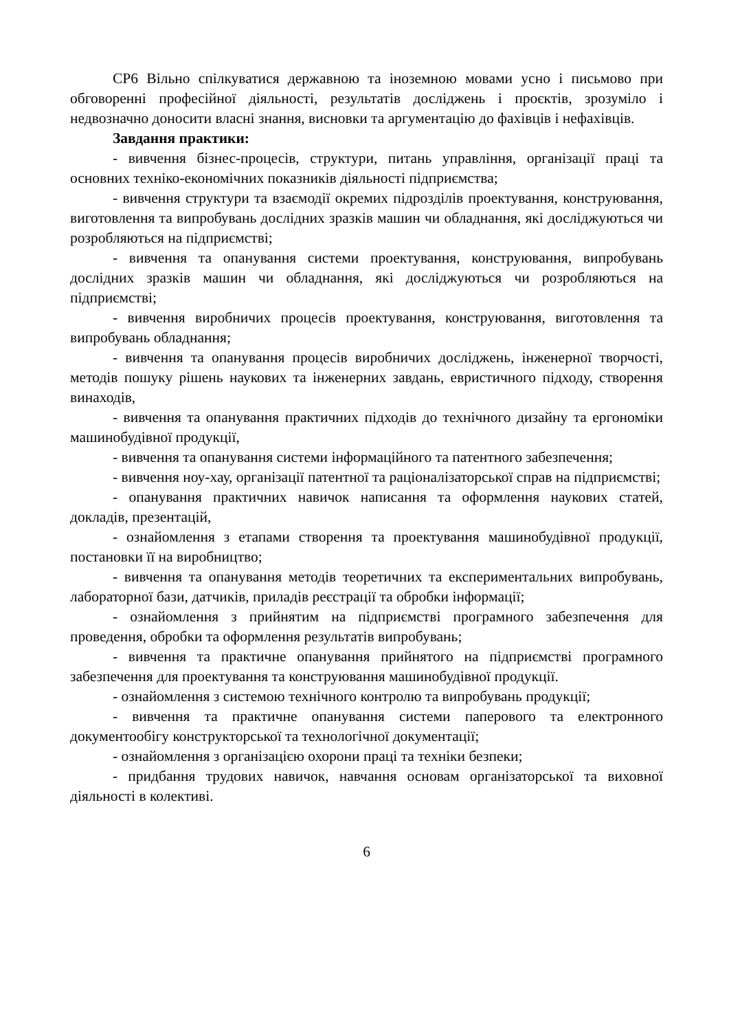СР6 Вільно спілкуватися державною та іноземною мовами усно і письмово при обговоренні професійної діяльності, результатів досліджень і проєктів, зрозуміло і недвозначно доносити власні знання, висновки та аргументацію до фахівців і нефахівців.
Завдання практики:
- вивчення бізнес-процесів, структури, питань управління, організації праці та основних техніко-економічних показників діяльності підприємства;
- вивчення структури та взаємодії окремих підрозділів проектування, конструювання, виготовлення та випробувань дослідних зразків машин чи обладнання, які досліджуються чи розробляються на підприємстві;
- вивчення та опанування системи проектування, конструювання, випробувань дослідних зразків машин чи обладнання, які досліджуються чи розробляються на підприємстві;
- вивчення виробничих процесів проектування, конструювання, виготовлення та випробувань обладнання;
- вивчення та опанування процесів виробничих досліджень, інженерної творчості, методів пошуку рішень наукових та інженерних завдань, евристичного підходу, створення винаходів,
- вивчення та опанування практичних підходів до технічного дизайну та ергономіки машинобудівної продукції,
- вивчення та опанування системи інформаційного та патентного забезпечення;
- вивчення ноу-хау, організації патентної та раціоналізаторської справ на підприємстві;
- опанування практичних навичок написання та оформлення наукових статей, докладів, презентацій,
- ознайомлення з етапами створення та проектування машинобудівної продукції, постановки її на виробництво;
- вивчення та опанування методів теоретичних та експериментальних випробувань, лабораторної бази, датчиків, приладів реєстрації та обробки інформації;
- ознайомлення з прийнятим на підприємстві програмного забезпечення для проведення, обробки та оформлення результатів випробувань;
- вивчення та практичне опанування прийнятого на підприємстві програмного забезпечення для проектування та конструювання машинобудівної продукції.
- ознайомлення з системою технічного контролю та випробувань продукції;
- вивчення та практичне опанування системи паперового та електронного документообігу конструкторської та технологічної документації;
- ознайомлення з організацією охорони праці та техніки безпеки;
- придбання трудових навичок, навчання основам організаторської та виховної діяльності в колективі.
6